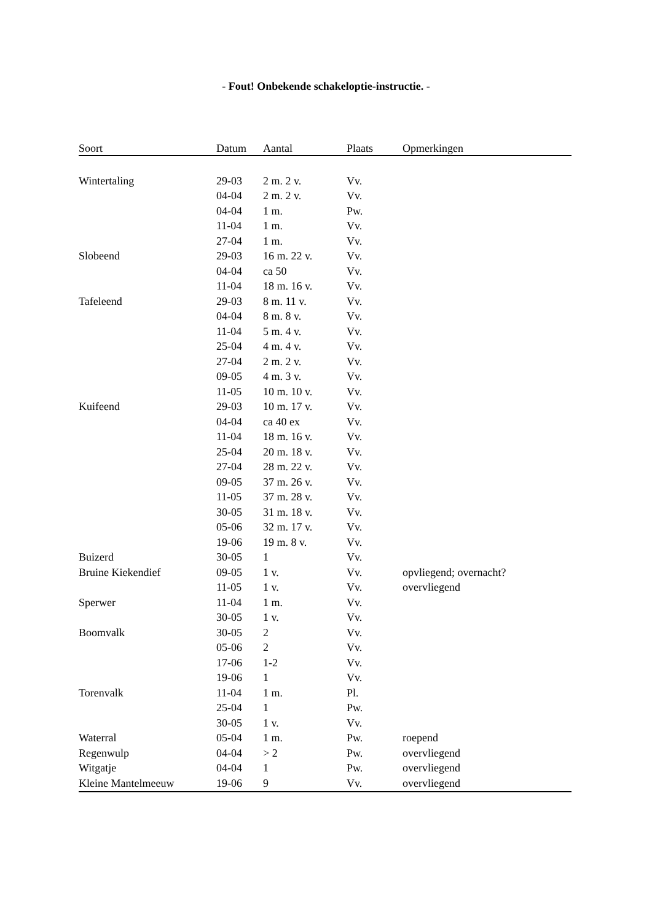- Fout! Onbekende schakeloptie-instructie. -
| Soort | Datum | Aantal | Plaats | Opmerkingen |
| --- | --- | --- | --- | --- |
| Wintertaling | 29-03 | 2 m. 2 v. | Vv. | |
| | 04-04 | 2 m. 2 v. | Vv. | |
| | 04-04 | 1 m. | Pw. | |
| | 11-04 | 1 m. | Vv. | |
| | 27-04 | 1 m. | Vv. | |
| Slobeend | 29-03 | 16 m. 22 v. | Vv. | |
| | 04-04 | ca 50 | Vv. | |
| | 11-04 | 18 m. 16 v. | Vv. | |
| Tafeleend | 29-03 | 8 m. 11 v. | Vv. | |
| | 04-04 | 8 m. 8 v. | Vv. | |
| | 11-04 | 5 m. 4 v. | Vv. | |
| | 25-04 | 4 m. 4 v. | Vv. | |
| | 27-04 | 2 m. 2 v. | Vv. | |
| | 09-05 | 4 m. 3 v. | Vv. | |
| | 11-05 | 10 m. 10 v. | Vv. | |
| Kuifeend | 29-03 | 10 m. 17 v. | Vv. | |
| | 04-04 | ca 40 ex | Vv. | |
| | 11-04 | 18 m. 16 v. | Vv. | |
| | 25-04 | 20 m. 18 v. | Vv. | |
| | 27-04 | 28 m. 22 v. | Vv. | |
| | 09-05 | 37 m. 26 v. | Vv. | |
| | 11-05 | 37 m. 28 v. | Vv. | |
| | 30-05 | 31 m. 18 v. | Vv. | |
| | 05-06 | 32 m. 17 v. | Vv. | |
| | 19-06 | 19 m. 8 v. | Vv. | |
| Buizerd | 30-05 | 1 | Vv. | |
| Bruine Kiekendief | 09-05 | 1 v. | Vv. | opvliegend; overnacht? |
| | 11-05 | 1 v. | Vv. | overvliegend |
| Sperwer | 11-04 | 1 m. | Vv. | |
| | 30-05 | 1 v. | Vv. | |
| Boomvalk | 30-05 | 2 | Vv. | |
| | 05-06 | 2 | Vv. | |
| | 17-06 | 1-2 | Vv. | |
| | 19-06 | 1 | Vv. | |
| Torenvalk | 11-04 | 1 m. | Pl. | |
| | 25-04 | 1 | Pw. | |
| | 30-05 | 1 v. | Vv. | |
| Waterral | 05-04 | 1 m. | Pw. | roepend |
| Regenwulp | 04-04 | > 2 | Pw. | overvliegend |
| Witgatje | 04-04 | 1 | Pw. | overvliegend |
| Kleine Mantelmeeuw | 19-06 | 9 | Vv. | overvliegend |